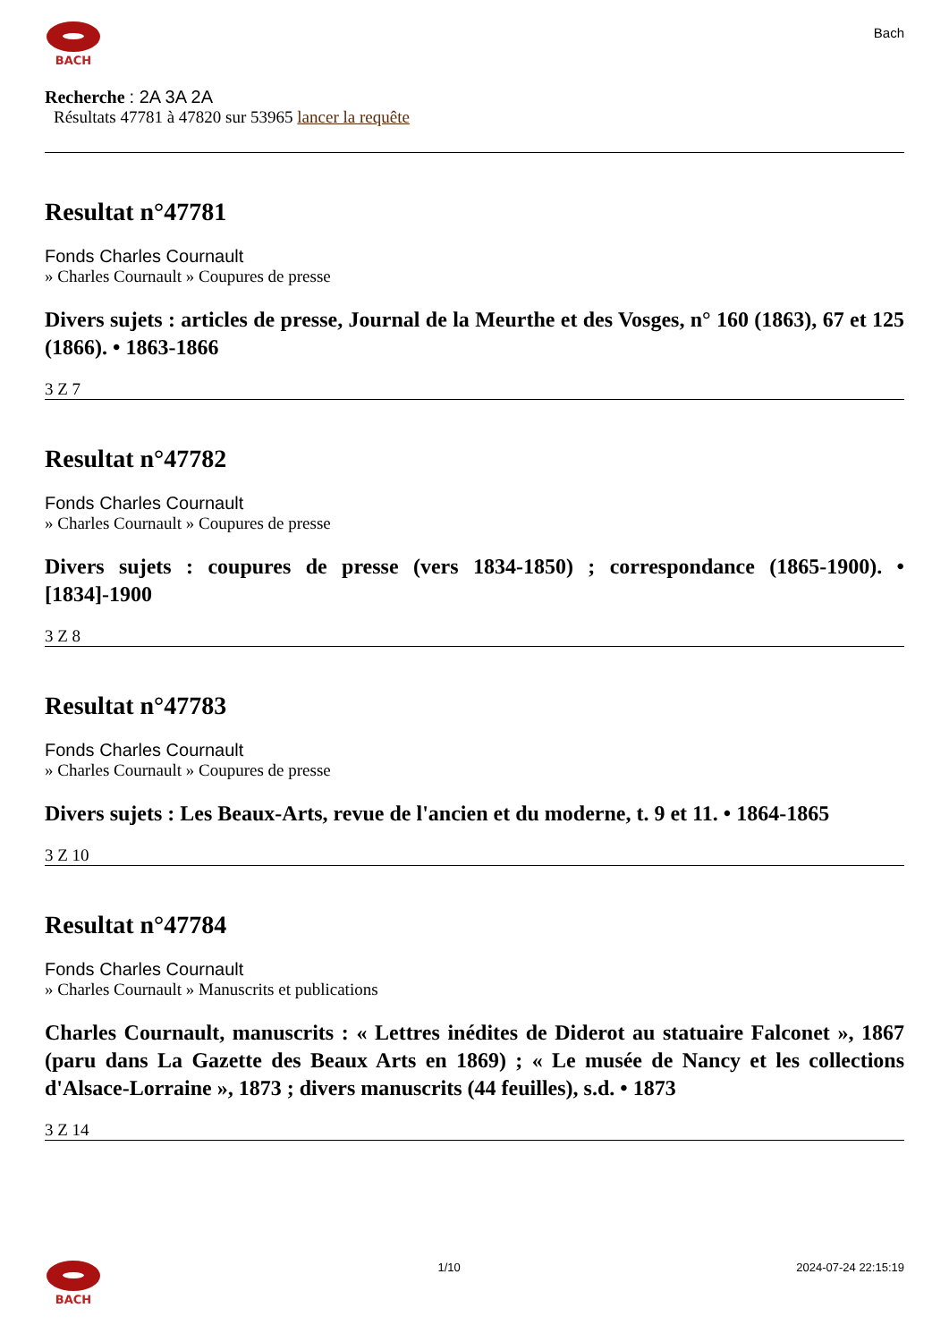BACH
Bach
Recherche : 2A 3A 2A
Résultats 47781 à 47820 sur 53965 lancer la requête
Resultat n°47781
Fonds Charles Cournault
» Charles Cournault » Coupures de presse
Divers sujets : articles de presse, Journal de la Meurthe et des Vosges, n° 160 (1863), 67 et 125 (1866). • 1863-1866
3 Z 7
Resultat n°47782
Fonds Charles Cournault
» Charles Cournault » Coupures de presse
Divers sujets : coupures de presse (vers 1834-1850) ; correspondance (1865-1900). • [1834]-1900
3 Z 8
Resultat n°47783
Fonds Charles Cournault
» Charles Cournault » Coupures de presse
Divers sujets : Les Beaux-Arts, revue de l'ancien et du moderne, t. 9 et 11. • 1864-1865
3 Z 10
Resultat n°47784
Fonds Charles Cournault
» Charles Cournault » Manuscrits et publications
Charles Cournault, manuscrits : « Lettres inédites de Diderot au statuaire Falconet », 1867 (paru dans La Gazette des Beaux Arts en 1869) ; « Le musée de Nancy et les collections d'Alsace-Lorraine », 1873 ; divers manuscrits (44 feuilles), s.d. • 1873
3 Z 14
BACH 1/10 2024-07-24 22:15:19